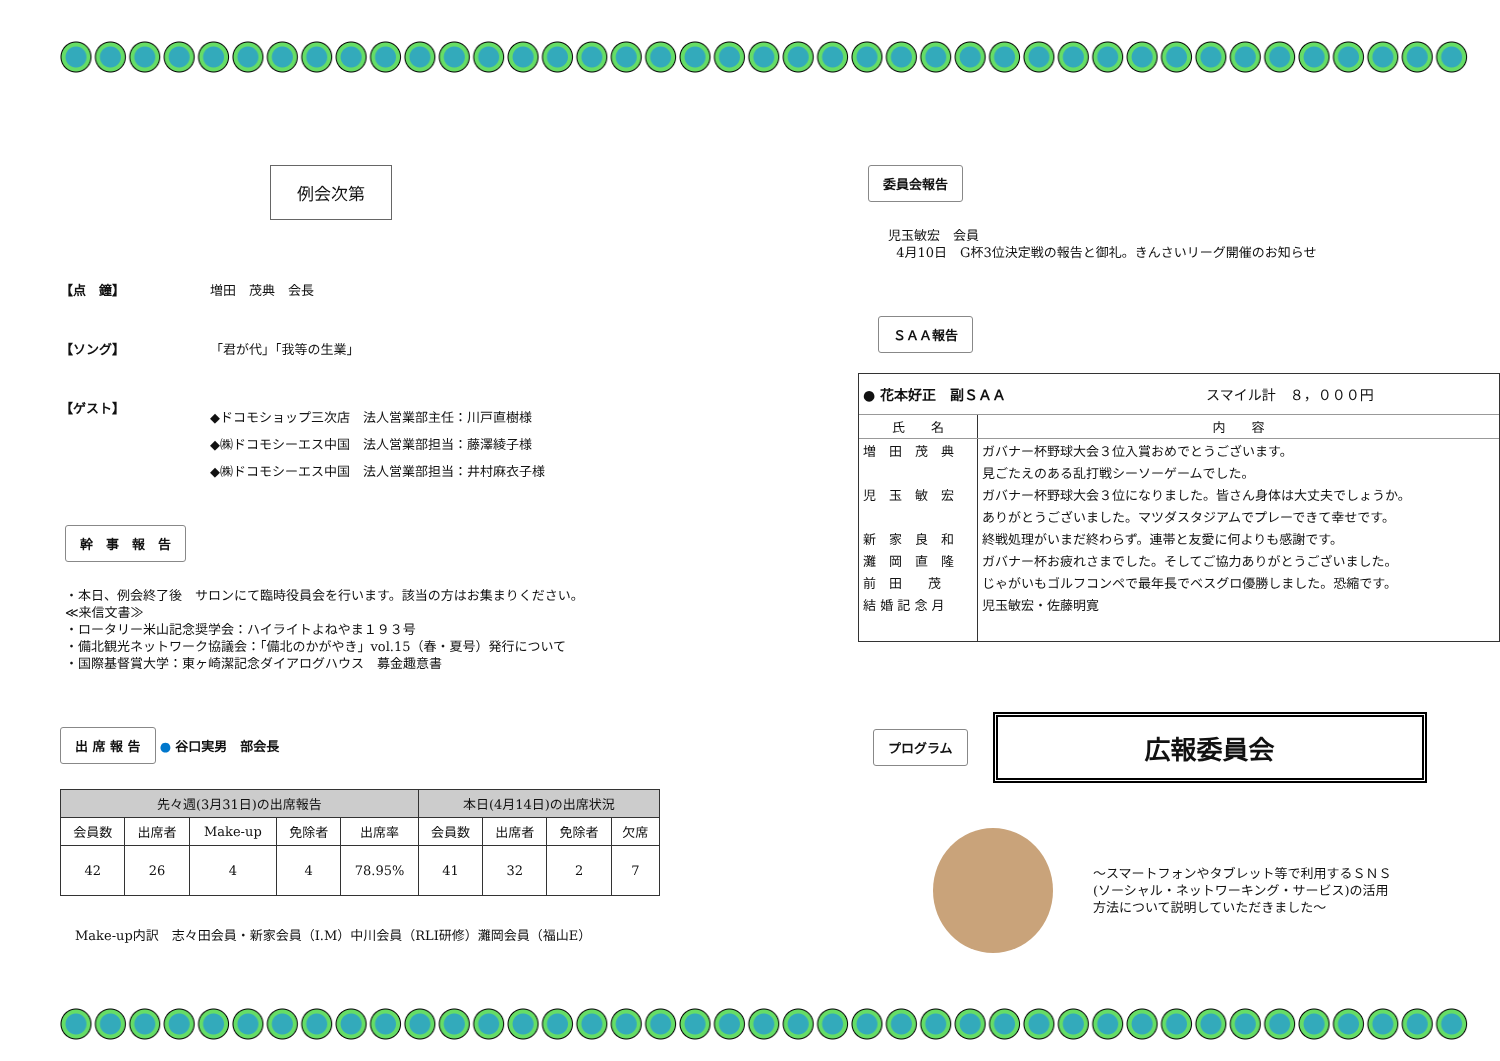例会次第
【点　鐘】 増田　茂典　会長
【ソング】 「君が代」「我等の生業」
【ゲスト】
◆ドコモショップ三次店　法人営業部主任：川戸直樹様
◆㈱ドコモシーエス中国　法人営業部担当：藤澤綾子様
◆㈱ドコモシーエス中国　法人営業部担当：井村麻衣子様
幹　事　報　告
・本日、例会終了後　サロンにて臨時役員会を行います。該当の方はお集まりください。
≪来信文書≫
・ロータリー米山記念奨学会：ハイライトよねやま１９３号
・備北観光ネットワーク協議会：「備北のかがやき」vol.15（春・夏号）発行について
・国際基督賞大学：東ヶ崎潔記念ダイアログハウス　募金趣意書
出 席 報 告 ● 谷口実男　部会長
| 先々週(3月31日)の出席報告 | | | | | 本日(4月14日)の出席状況 | | | |
| --- | --- | --- | --- | --- | --- | --- | --- | --- |
| 会員数 | 出席者 | Make-up | 免除者 | 出席率 | 会員数 | 出席者 | 免除者 | 欠席 |
| 42 | 26 | 4 | 4 | 78.95% | 41 | 32 | 2 | 7 |
Make-up内訳　志々田会員・新家会員（I.M）中川会員（RLI研修）灘岡会員（福山E）
委員会報告
児玉敏宏　会員
4月10日　G杯3位決定戦の報告と御礼。きんさいリーグ開催のお知らせ
ＳＡＡ報告
● 花本好正　副ＳＡＡ スマイル計　８，０００円
| 氏 名 | 内 容 |
| 増 田 茂 典 児 玉 敏 宏 新 家 良 和 灘 岡 直 隆 前 田 茂 結 婚 記 念 月 | ガバナー杯野球大会３位入賞おめでとうございます。 見ごたえのある乱打戦シーソーゲームでした。 ガバナー杯野球大会３位になりました。皆さん身体は大丈夫でしょうか。 ありがとうございました。マツダスタジアムでプレーできて幸せです。 終戦処理がいまだ終わらず。連帯と友愛に何よりも感謝です。 ガバナー杯お疲れさまでした。そしてご協力ありがとうございました。 じゃがいもゴルフコンペで最年長でベスグロ優勝しました。恐縮です。 児玉敏宏・佐藤明寛 |
プログラム
広報委員会
～スマートフォンやタブレット等で利用するＳＮＳ
(ソーシャル・ネットワーキング・サービス)の活用
方法について説明していただきました～